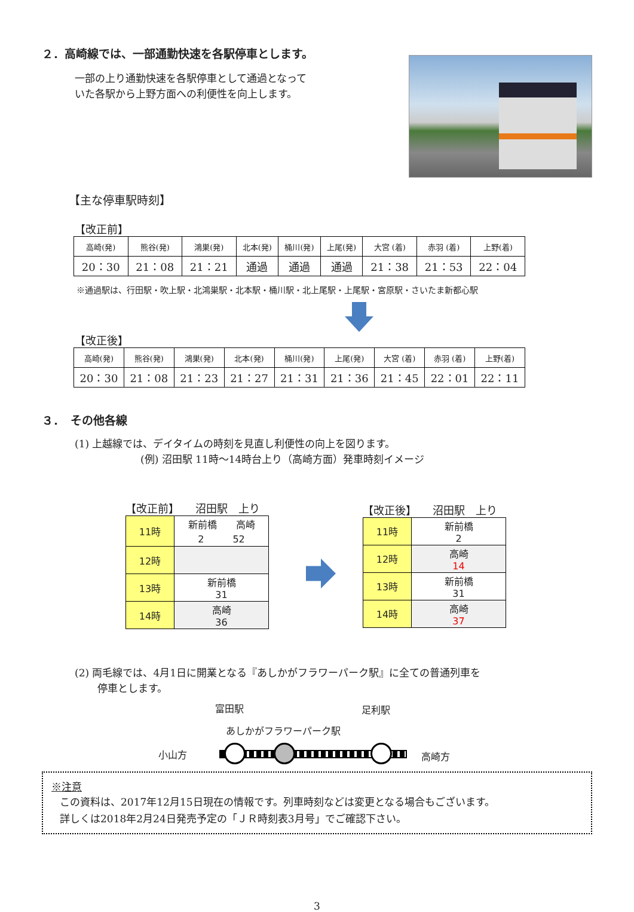２．高崎線では、一部通勤快速を各駅停車とします。
一部の上り通勤快速を各駅停車として通過となって
いた各駅から上野方面への利便性を向上します。
【主な停車駅時刻】
【改正前】
| 高崎(発) | 熊谷(発) | 鴻巣(発) | 北本(発) | 桶川(発) | 上尾(発) | 大宮 (着) | 赤羽 (着) | 上野(着) |
| --- | --- | --- | --- | --- | --- | --- | --- | --- |
| 20：30 | 21：08 | 21：21 | 通過 | 通過 | 通過 | 21：38 | 21：53 | 22：04 |
※通過駅は、行田駅・吹上駅・北鴻巣駅・北本駅・桶川駅・北上尾駅・上尾駅・宮原駅・さいたま新都心駅
【改正後】
| 高崎(発) | 熊谷(発) | 鴻巣(発) | 北本(発) | 桶川(発) | 上尾(発) | 大宮 (着) | 赤羽 (着) | 上野(着) |
| --- | --- | --- | --- | --- | --- | --- | --- | --- |
| 20：30 | 21：08 | 21：23 | 21：27 | 21：31 | 21：36 | 21：45 | 22：01 | 22：11 |
３．　その他各線
(1) 上越線では、デイタイムの時刻を見直し利便性の向上を図ります。
(例) 沼田駅 11時～14時台上り（高崎方面）発車時刻イメージ
【改正前】　　沼田駅　上り
| 11時 | 新前橋 高崎 2 52 |
| 12時 | |
| 13時 | 新前橋 31 |
| 14時 | 高崎 36 |
【改正後】　　沼田駅　上り
| 11時 | 新前橋 2 |
| 12時 | 高崎 14 |
| 13時 | 新前橋 31 |
| 14時 | 高崎 37 |
(2) 両毛線では、4月1日に開業となる『あしかがフラワーパーク駅』に全ての普通列車を
停車とします。
富田駅 足利駅
あしかがフラワーパーク駅
小山方 高崎方
※注意
この資料は、2017年12月15日現在の情報です。列車時刻などは変更となる場合もございます。
詳しくは2018年2月24日発売予定の「ＪＲ時刻表3月号」でご確認下さい。
3